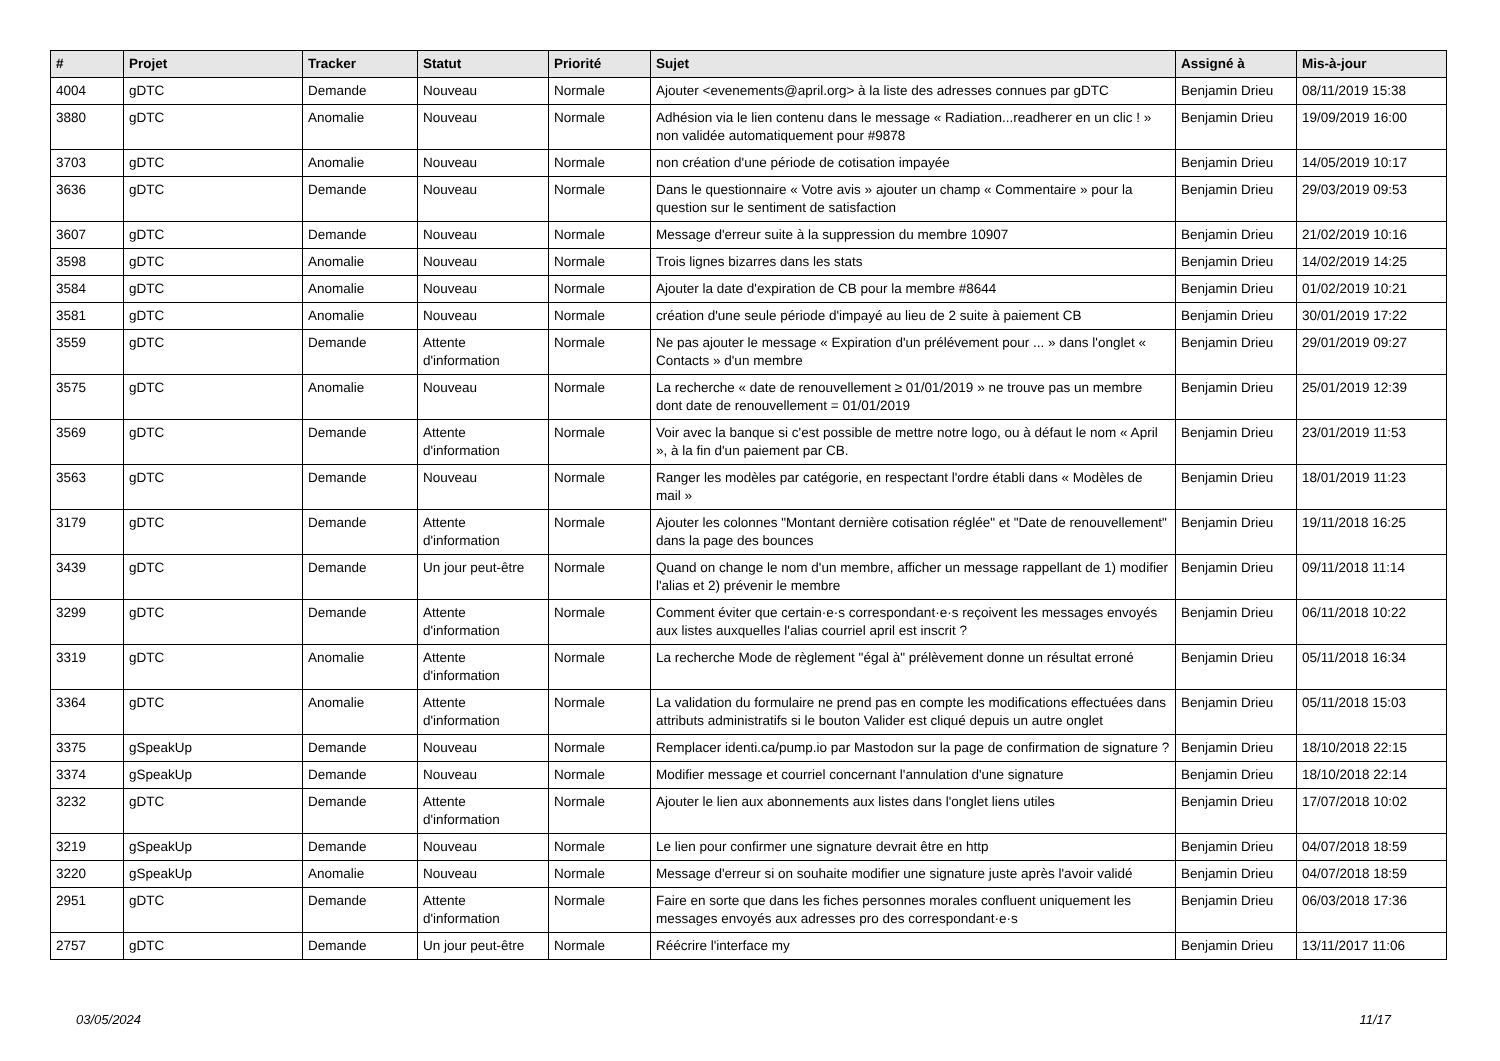| # | Projet | Tracker | Statut | Priorité | Sujet | Assigné à | Mis-à-jour |
| --- | --- | --- | --- | --- | --- | --- | --- |
| 4004 | gDTC | Demande | Nouveau | Normale | Ajouter <evenements@april.org> à la liste des adresses connues par gDTC | Benjamin Drieu | 08/11/2019 15:38 |
| 3880 | gDTC | Anomalie | Nouveau | Normale | Adhésion via le lien contenu dans le message « Radiation...readherer en un clic ! » non validée automatiquement pour #9878 | Benjamin Drieu | 19/09/2019 16:00 |
| 3703 | gDTC | Anomalie | Nouveau | Normale | non création d'une période de cotisation impayée | Benjamin Drieu | 14/05/2019 10:17 |
| 3636 | gDTC | Demande | Nouveau | Normale | Dans le questionnaire « Votre avis » ajouter un champ « Commentaire » pour la question sur le sentiment de satisfaction | Benjamin Drieu | 29/03/2019 09:53 |
| 3607 | gDTC | Demande | Nouveau | Normale | Message d'erreur suite à la suppression du membre 10907 | Benjamin Drieu | 21/02/2019 10:16 |
| 3598 | gDTC | Anomalie | Nouveau | Normale | Trois lignes bizarres dans les stats | Benjamin Drieu | 14/02/2019 14:25 |
| 3584 | gDTC | Anomalie | Nouveau | Normale | Ajouter la date d'expiration de CB pour la membre #8644 | Benjamin Drieu | 01/02/2019 10:21 |
| 3581 | gDTC | Anomalie | Nouveau | Normale | création d'une seule période d'impayé au lieu de 2 suite à paiement CB | Benjamin Drieu | 30/01/2019 17:22 |
| 3559 | gDTC | Demande | Attente d'information | Normale | Ne pas ajouter le message « Expiration d'un prélévement pour ... » dans l'onglet « Contacts » d'un membre | Benjamin Drieu | 29/01/2019 09:27 |
| 3575 | gDTC | Anomalie | Nouveau | Normale | La recherche « date de renouvellement ≥ 01/01/2019 » ne trouve pas un membre dont date de renouvellement = 01/01/2019 | Benjamin Drieu | 25/01/2019 12:39 |
| 3569 | gDTC | Demande | Attente d'information | Normale | Voir avec la banque si c'est possible de mettre notre logo, ou à défaut le nom « April », à la fin d'un paiement par CB. | Benjamin Drieu | 23/01/2019 11:53 |
| 3563 | gDTC | Demande | Nouveau | Normale | Ranger les modèles par catégorie, en respectant l'ordre établi dans « Modèles de mail » | Benjamin Drieu | 18/01/2019 11:23 |
| 3179 | gDTC | Demande | Attente d'information | Normale | Ajouter les colonnes "Montant dernière cotisation réglée" et "Date de renouvellement" dans la page des bounces | Benjamin Drieu | 19/11/2018 16:25 |
| 3439 | gDTC | Demande | Un jour peut-être | Normale | Quand on change le nom d'un membre, afficher un message rappellant de 1) modifier l'alias et 2) prévenir le membre | Benjamin Drieu | 09/11/2018 11:14 |
| 3299 | gDTC | Demande | Attente d'information | Normale | Comment éviter que certain·e·s correspondant·e·s reçoivent les messages envoyés aux listes auxquelles l'alias courriel april est inscrit ? | Benjamin Drieu | 06/11/2018 10:22 |
| 3319 | gDTC | Anomalie | Attente d'information | Normale | La recherche Mode de règlement "égal à" prélèvement donne un résultat erroné | Benjamin Drieu | 05/11/2018 16:34 |
| 3364 | gDTC | Anomalie | Attente d'information | Normale | La validation du formulaire ne prend pas en compte les modifications effectuées dans attributs administratifs si le bouton Valider est cliqué depuis un autre onglet | Benjamin Drieu | 05/11/2018 15:03 |
| 3375 | gSpeakUp | Demande | Nouveau | Normale | Remplacer identi.ca/pump.io par Mastodon sur la page de confirmation de signature ? | Benjamin Drieu | 18/10/2018 22:15 |
| 3374 | gSpeakUp | Demande | Nouveau | Normale | Modifier message et courriel concernant l'annulation d'une signature | Benjamin Drieu | 18/10/2018 22:14 |
| 3232 | gDTC | Demande | Attente d'information | Normale | Ajouter le lien aux abonnements aux listes dans l'onglet liens utiles | Benjamin Drieu | 17/07/2018 10:02 |
| 3219 | gSpeakUp | Demande | Nouveau | Normale | Le lien pour confirmer une signature devrait être en http | Benjamin Drieu | 04/07/2018 18:59 |
| 3220 | gSpeakUp | Anomalie | Nouveau | Normale | Message d'erreur si on souhaite modifier une signature juste après l'avoir validé | Benjamin Drieu | 04/07/2018 18:59 |
| 2951 | gDTC | Demande | Attente d'information | Normale | Faire en sorte que dans les fiches personnes morales confluent uniquement les messages envoyés aux adresses pro des correspondant·e·s | Benjamin Drieu | 06/03/2018 17:36 |
| 2757 | gDTC | Demande | Un jour peut-être | Normale | Réécrire l'interface my | Benjamin Drieu | 13/11/2017 11:06 |
03/05/2024 11/17